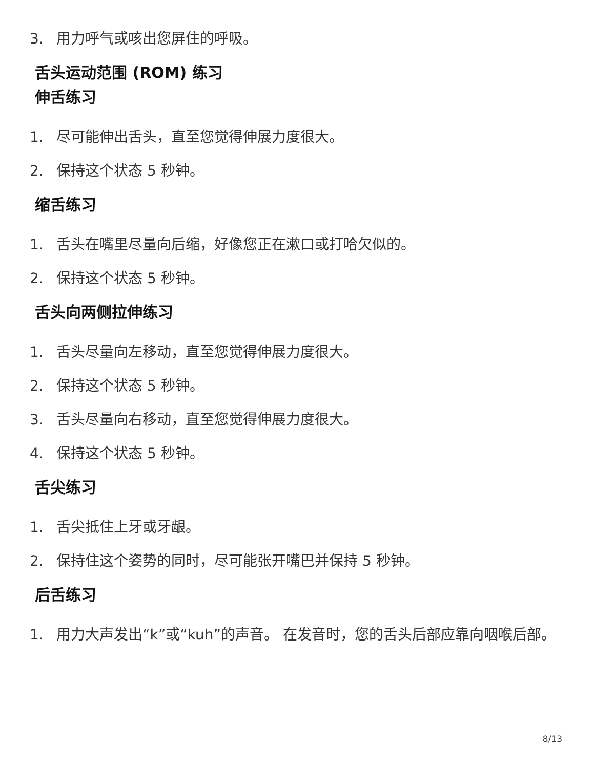3. 用力呼气或咳出您屏住的呼吸。
舌头运动范围 (ROM) 练习
伸舌练习
1. 尽可能伸出舌头，直至您觉得伸展力度很大。
2. 保持这个状态 5 秒钟。
缩舌练习
1. 舌头在嘴里尽量向后缩，好像您正在漱口或打哈欠似的。
2. 保持这个状态 5 秒钟。
舌头向两侧拉伸练习
1. 舌头尽量向左移动，直至您觉得伸展力度很大。
2. 保持这个状态 5 秒钟。
3. 舌头尽量向右移动，直至您觉得伸展力度很大。
4. 保持这个状态 5 秒钟。
舌尖练习
1. 舌尖抵住上牙或牙龈。
2. 保持住这个姿势的同时，尽可能张开嘴巴并保持 5 秒钟。
后舌练习
1. 用力大声发出“k”或“kuh”的声音。 在发音时，您的舌头后部应靠向咽喉后部。
8/13